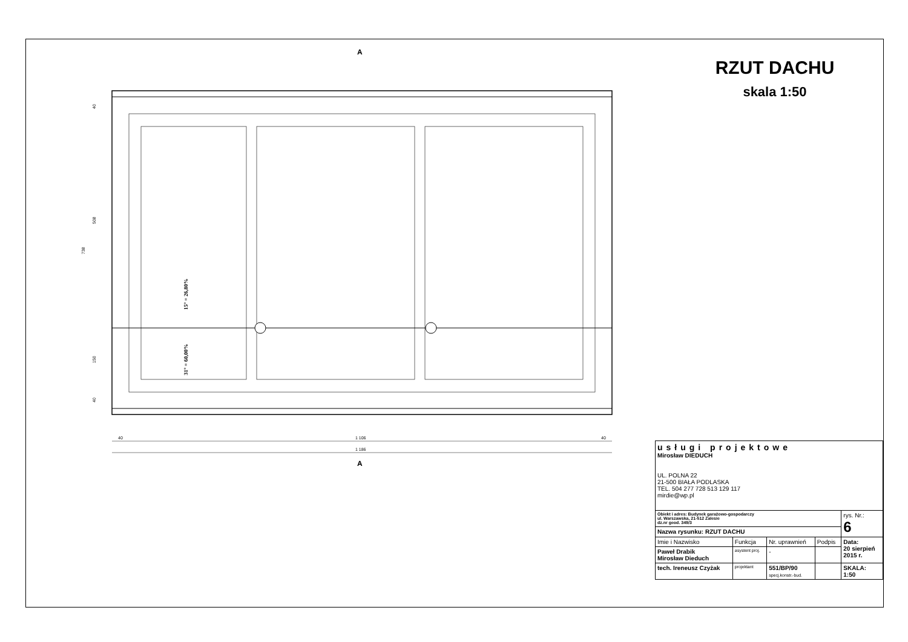40
1 106
40
1 186
A
A
738
508
150
40
40
15° = 26,80%
31° = 60,00%
RZUT DACHU
skala 1:50
| usługi projektowe Mirosław DIEDUCH UL. POLNA 22 21-500 BIAŁA PODLASKA TEL. 504 277 728 513 129 117 mirdie@wp.pl | | | | |
| Obiekt i adres: Budynek garażowo-gospodarczy ul. Warszawska, 21-512 Zalesie dz.nr geod. 349/3 | | | | rys. Nr.: 6 |
| Nazwa rysunku: RZUT DACHU | | | | |
| Imie i Nazwisko | Funkcja | Nr. uprawnień | Podpis | Data: 20 sierpień 2015 r. |
| Paweł Drabik Mirosław Dieduch | asystent proj. | - | | |
| tech. Ireneusz Czyżak | projektant | 551/BP/90 specj.konstr.-bud. | | SKALA: 1:50 |